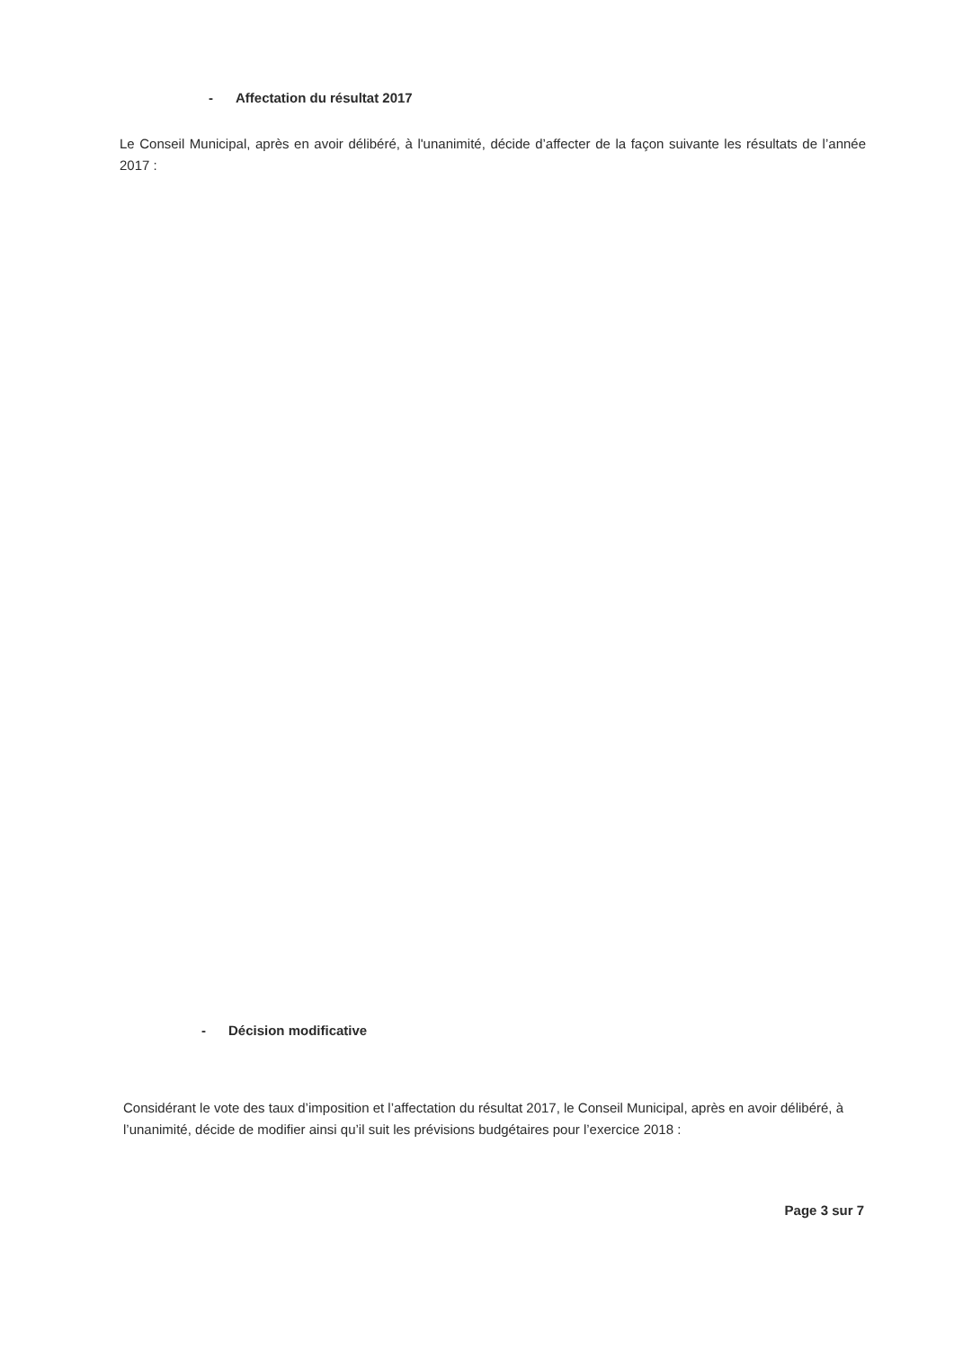- Affectation du résultat 2017
Le Conseil Municipal, après en avoir délibéré, à l'unanimité, décide d’affecter de la façon suivante les résultats de l’année 2017 :
- Décision modificative
Considérant le vote des taux d’imposition et l’affectation du résultat 2017, le Conseil Municipal, après en avoir délibéré, à l’unanimité, décide de modifier ainsi qu’il suit les prévisions budgétaires pour l’exercice 2018 :
Page 3 sur 7